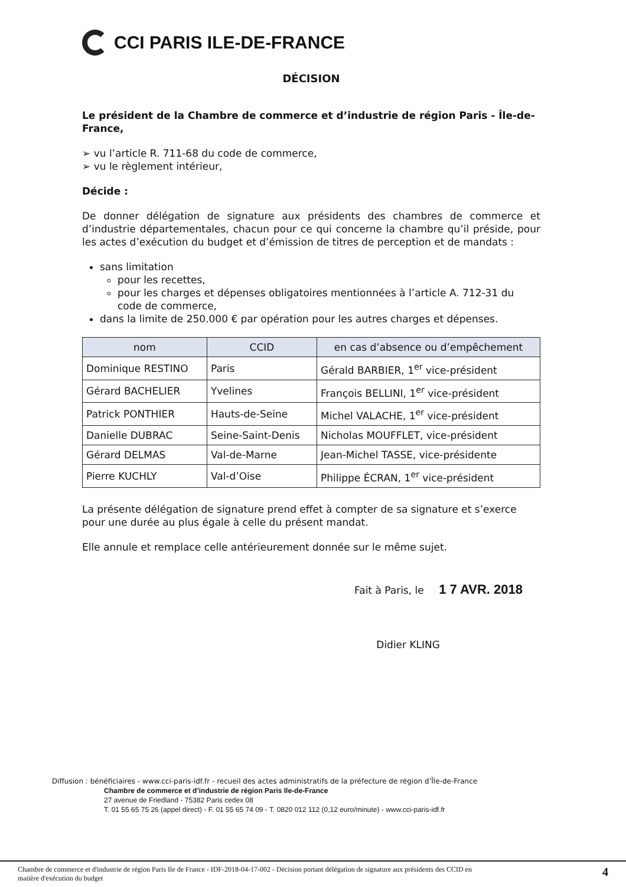CCI PARIS ILE-DE-FRANCE
DÉCISION
Le président de la Chambre de commerce et d’industrie de région Paris - Île-de-France,
➢ vu l’article R. 711-68 du code de commerce,
➢ vu le règlement intérieur,
Décide :
De donner délégation de signature aux présidents des chambres de commerce et d’industrie départementales, chacun pour ce qui concerne la chambre qu’il préside, pour les actes d’exécution du budget et d’émission de titres de perception et de mandats :
sans limitation
pour les recettes,
pour les charges et dépenses obligatoires mentionnées à l’article A. 712-31 du code de commerce,
dans la limite de 250.000 € par opération pour les autres charges et dépenses.
| nom | CCID | en cas d’absence ou d’empêchement |
| --- | --- | --- |
| Dominique RESTINO | Paris | Gérald BARBIER, 1<sup>er</sup> vice-président |
| Gérard BACHELIER | Yvelines | François BELLINI, 1<sup>er</sup> vice-président |
| Patrick PONTHIER | Hauts-de-Seine | Michel VALACHE, 1<sup>er</sup> vice-président |
| Danielle DUBRAC | Seine-Saint-Denis | Nicholas MOUFFLET, vice-président |
| Gérard DELMAS | Val-de-Marne | Jean-Michel TASSE, vice-présidente |
| Pierre KUCHLY | Val-d’Oise | Philippe ÉCRAN, 1<sup>er</sup> vice-président |
La présente délégation de signature prend effet à compter de sa signature et s’exerce pour une durée au plus égale à celle du présent mandat.
Elle annule et remplace celle antérieurement donnée sur le même sujet.
Fait à Paris, le 1 7 AVR. 2018
Didier KLING
Diffusion : bénéficiaires - www.cci-paris-idf.fr - recueil des actes administratifs de la préfecture de région d’Île-de-France
Chambre de commerce et d’industrie de région Paris Ile-de-France
27 avenue de Friedland - 75382 Paris cedex 08
T. 01 55 65 75 26 (appel direct) - F. 01 55 65 74 09 - T. 0820 012 112 (0,12 euro/minute) - www.cci-paris-idf.fr
Chambre de commerce et d'industrie de région Paris Ile de France - IDF-2018-04-17-002 - Décision portant délégation de signature aux présidents des CCID en
matière d'exécution du budget 4